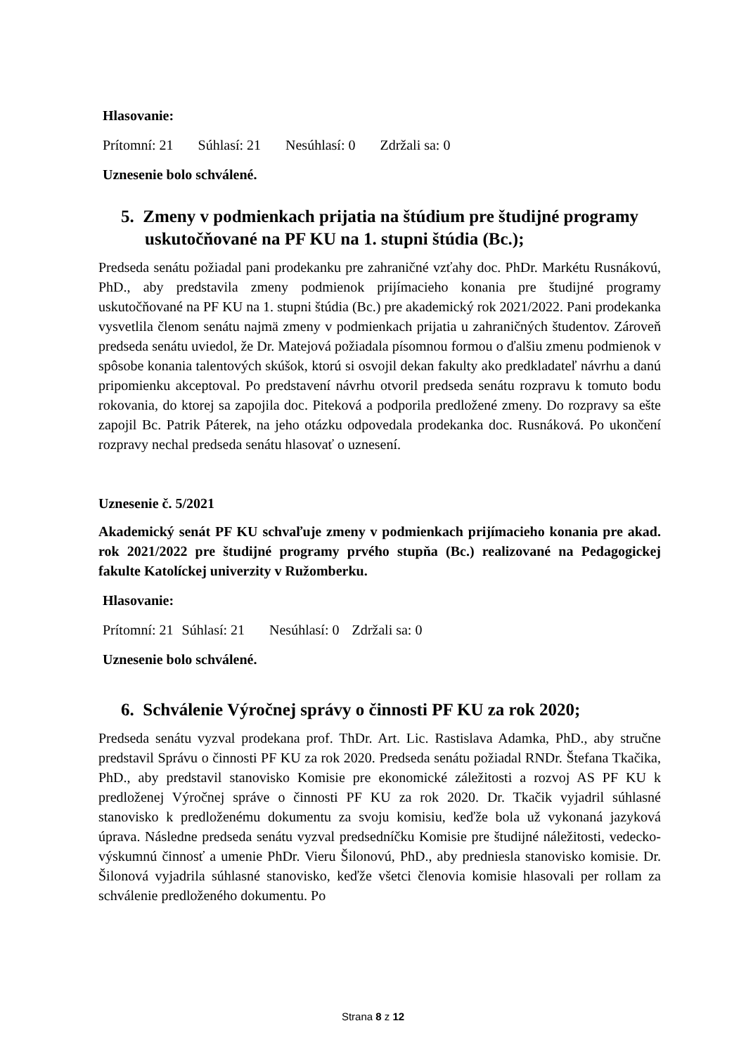Hlasovanie:
Prítomní: 21 Súhlasí: 21 Nesúhlasí: 0 Zdržali sa: 0
Uznesenie bolo schválené.
5. Zmeny v podmienkach prijatia na štúdium pre študijné programy uskutočňované na PF KU na 1. stupni štúdia (Bc.);
Predseda senátu požiadal pani prodekanku pre zahraničné vzťahy doc. PhDr. Markétu Rusnákovú, PhD., aby predstavila zmeny podmienok prijímacieho konania pre študijné programy uskutočňované na PF KU na 1. stupni štúdia (Bc.) pre akademický rok 2021/2022. Pani prodekanka vysvetlila členom senátu najmä zmeny v podmienkach prijatia u zahraničných študentov. Zároveň predseda senátu uviedol, že Dr. Matejová požiadala písomnou formou o ďalšiu zmenu podmienok v spôsobe konania talentových skúšok, ktorú si osvojil dekan fakulty ako predkladateľ návrhu a danú pripomienku akceptoval. Po predstavení návrhu otvoril predseda senátu rozpravu k tomuto bodu rokovania, do ktorej sa zapojila doc. Piteková a podporila predložené zmeny. Do rozpravy sa ešte zapojil Bc. Patrik Páterek, na jeho otázku odpovedala prodekanka doc. Rusnáková. Po ukončení rozpravy nechal predseda senátu hlasovať o uznesení.
Uznesenie č. 5/2021
Akademický senát PF KU schvaľuje zmeny v podmienkach prijímacieho konania pre akad. rok 2021/2022 pre študijné programy prvého stupňa (Bc.) realizované na Pedagogickej fakulte Katolíckej univerzity v Ružomberku.
Hlasovanie:
Prítomní: 21 Súhlasí: 21 Nesúhlasí: 0 Zdržali sa: 0
Uznesenie bolo schválené.
6. Schválenie Výročnej správy o činnosti PF KU za rok 2020;
Predseda senátu vyzval prodekana prof. ThDr. Art. Lic. Rastislava Adamka, PhD., aby stručne predstavil Správu o činnosti PF KU za rok 2020. Predseda senátu požiadal RNDr. Štefana Tkačika, PhD., aby predstavil stanovisko Komisie pre ekonomické záležitosti a rozvoj AS PF KU k predloženej Výročnej správe o činnosti PF KU za rok 2020. Dr. Tkačik vyjadril súhlasné stanovisko k predloženému dokumentu za svoju komisiu, keďže bola už vykonaná jazyková úprava. Následne predseda senátu vyzval predsedníčku Komisie pre študijné náležitosti, vedecko-výskumnú činnosť a umenie PhDr. Vieru Šilonovú, PhD., aby predniesla stanovisko komisie. Dr. Šilonová vyjadrila súhlasné stanovisko, keďže všetci členovia komisie hlasovali per rollam za schválenie predloženého dokumentu. Po
Strana 8 z 12